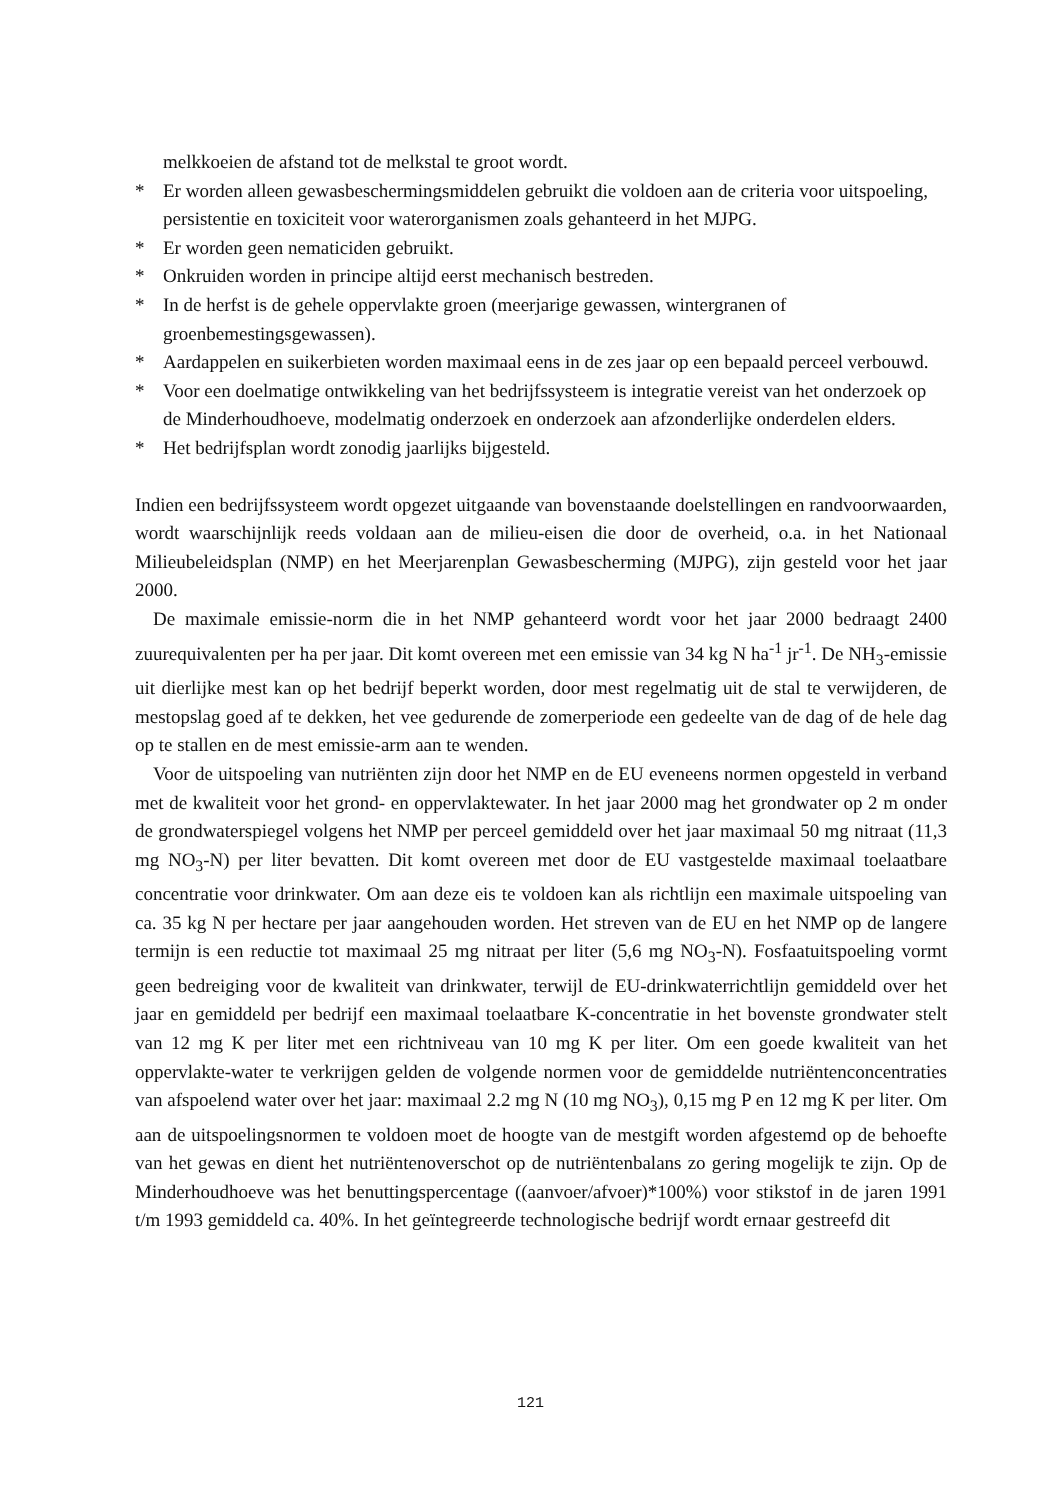melkkoeien de afstand tot de melkstal te groot wordt.
* Er worden alleen gewasbeschermingsmiddelen gebruikt die voldoen aan de criteria voor uitspoeling, persistentie en toxiciteit voor waterorganismen zoals gehanteerd in het MJPG.
* Er worden geen nematiciden gebruikt.
* Onkruiden worden in principe altijd eerst mechanisch bestreden.
* In de herfst is de gehele oppervlakte groen (meerjarige gewassen, wintergranen of groenbemestingsgewassen).
* Aardappelen en suikerbieten worden maximaal eens in de zes jaar op een bepaald perceel verbouwd.
* Voor een doelmatige ontwikkeling van het bedrijfssysteem is integratie vereist van het onderzoek op de Minderhoudhoeve, modelmatig onderzoek en onderzoek aan afzonderlijke onderdelen elders.
* Het bedrijfsplan wordt zonodig jaarlijks bijgesteld.
Indien een bedrijfssysteem wordt opgezet uitgaande van bovenstaande doelstellingen en randvoorwaarden, wordt waarschijnlijk reeds voldaan aan de milieu-eisen die door de overheid, o.a. in het Nationaal Milieubeleidsplan (NMP) en het Meerjarenplan Gewasbescherming (MJPG), zijn gesteld voor het jaar 2000.
De maximale emissie-norm die in het NMP gehanteerd wordt voor het jaar 2000 bedraagt 2400 zuurequivalenten per ha per jaar. Dit komt overeen met een emissie van 34 kg N ha<sup>-1</sup> jr<sup>-1</sup>. De NH<sub>3</sub>-emissie uit dierlijke mest kan op het bedrijf beperkt worden, door mest regelmatig uit de stal te verwijderen, de mestopslag goed af te dekken, het vee gedurende de zomerperiode een gedeelte van de dag of de hele dag op te stallen en de mest emissie-arm aan te wenden.
Voor de uitspoeling van nutriënten zijn door het NMP en de EU eveneens normen opgesteld in verband met de kwaliteit voor het grond- en oppervlaktewater. In het jaar 2000 mag het grondwater op 2 m onder de grondwaterspiegel volgens het NMP per perceel gemiddeld over het jaar maximaal 50 mg nitraat (11,3 mg NO<sub>3</sub>-N) per liter bevatten. Dit komt overeen met door de EU vastgestelde maximaal toelaatbare concentratie voor drinkwater. Om aan deze eis te voldoen kan als richtlijn een maximale uitspoeling van ca. 35 kg N per hectare per jaar aangehouden worden. Het streven van de EU en het NMP op de langere termijn is een reductie tot maximaal 25 mg nitraat per liter (5,6 mg NO<sub>3</sub>-N). Fosfaatuitspoeling vormt geen bedreiging voor de kwaliteit van drinkwater, terwijl de EU-drinkwaterrichtlijn gemiddeld over het jaar en gemiddeld per bedrijf een maximaal toelaatbare K-concentratie in het bovenste grondwater stelt van 12 mg K per liter met een richtniveau van 10 mg K per liter. Om een goede kwaliteit van het oppervlakte-water te verkrijgen gelden de volgende normen voor de gemiddelde nutriëntenconcentraties van afspoelend water over het jaar: maximaal 2.2 mg N (10 mg NO<sub>3</sub>), 0,15 mg P en 12 mg K per liter. Om aan de uitspoelingsnormen te voldoen moet de hoogte van de mestgift worden afgestemd op de behoefte van het gewas en dient het nutriëntenoverschot op de nutriëntenbalans zo gering mogelijk te zijn. Op de Minderhoudhoeve was het benuttingspercentage ((aanvoer/afvoer)*100%) voor stikstof in de jaren 1991 t/m 1993 gemiddeld ca. 40%. In het geïntegreerde technologische bedrijf wordt ernaar gestreefd dit
121